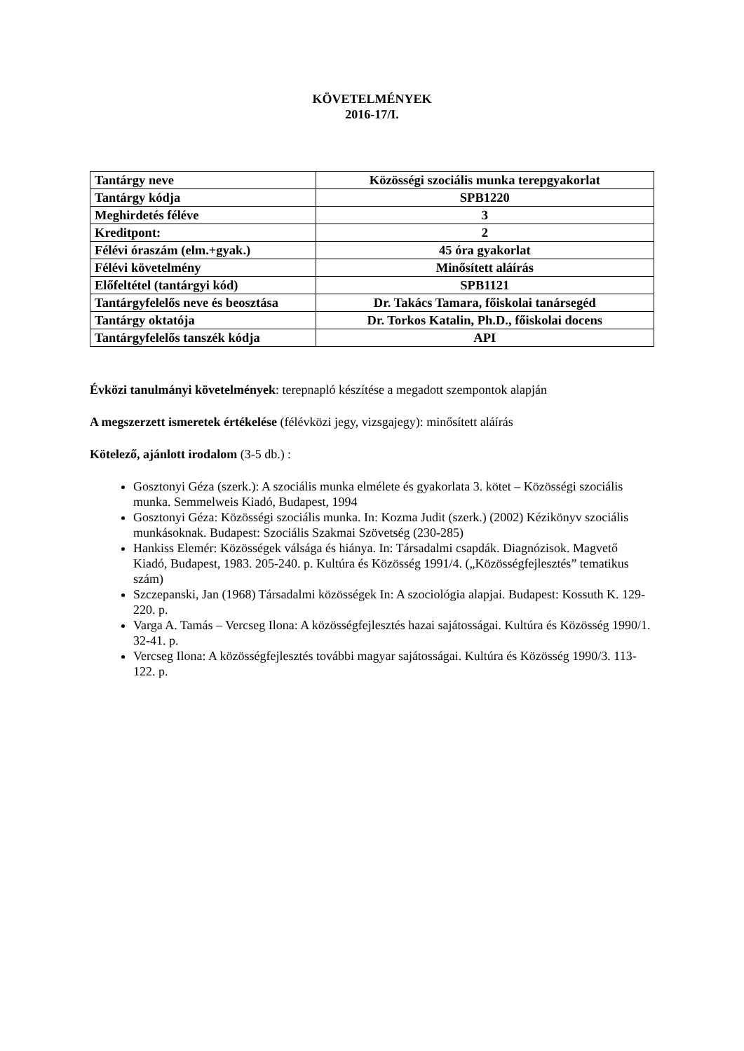KÖVETELMÉNYEK
2016-17/I.
| Tantárgy neve | Közösségi szociális munka terepgyakorlat |
| Tantárgy kódja | SPB1220 |
| Meghirdetés féléve | 3 |
| Kreditpont: | 2 |
| Félévi óraszám (elm.+gyak.) | 45 óra gyakorlat |
| Félévi követelmény | Minősített aláírás |
| Előfeltétel (tantárgyi kód) | SPB1121 |
| Tantárgyfelelős neve és beosztása | Dr. Takács Tamara, főiskolai tanársegéd |
| Tantárgy oktatója | Dr. Torkos Katalin, Ph.D., főiskolai docens |
| Tantárgyfelelős tanszék kódja | API |
Évközi tanulmányi követelmények: terepnapló készítése a megadott szempontok alapján
A megszerzett ismeretek értékelése (félévközi jegy, vizsgajegy): minősített aláírás
Kötelező, ajánlott irodalom (3-5 db.) :
Gosztonyi Géza (szerk.): A szociális munka elmélete és gyakorlata 3. kötet – Közösségi szociális munka. Semmelweis Kiadó, Budapest, 1994
Gosztonyi Géza: Közösségi szociális munka. In: Kozma Judit (szerk.) (2002) Kézikönyv szociális munkásoknak. Budapest: Szociális Szakmai Szövetség (230-285)
Hankiss Elemér: Közösségek válsága és hiánya. In: Társadalmi csapdák. Diagnózisok. Magvető Kiadó, Budapest, 1983. 205-240. p. Kultúra és Közösség 1991/4. („Közösségfejlesztés” tematikus szám)
Szczepanski, Jan (1968) Társadalmi közösségek In: A szociológia alapjai. Budapest: Kossuth K. 129-220. p.
Varga A. Tamás – Vercseg Ilona: A közösségfejlesztés hazai sajátosságai. Kultúra és Közösség 1990/1. 32-41. p.
Vercseg Ilona: A közösségfejlesztés további magyar sajátosságai. Kultúra és Közösség 1990/3. 113-122. p.